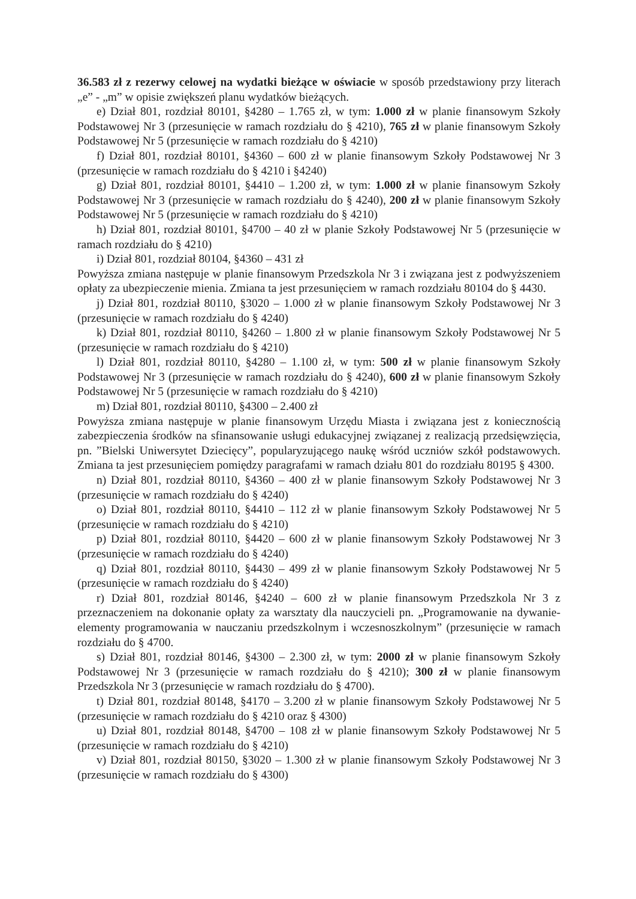36.583 zł z rezerwy celowej na wydatki bieżące w oświacie w sposób przedstawiony przy literach „e” - „m” w opisie zwiększeń planu wydatków bieżących.
e) Dział 801, rozdział 80101, §4280 – 1.765 zł, w tym: 1.000 zł w planie finansowym Szkoły Podstawowej Nr 3 (przesunięcie w ramach rozdziału do § 4210), 765 zł w planie finansowym Szkoły Podstawowej Nr 5 (przesunięcie w ramach rozdziału do § 4210)
f) Dział 801, rozdział 80101, §4360 – 600 zł w planie finansowym Szkoły Podstawowej Nr 3 (przesunięcie w ramach rozdziału do § 4210 i §4240)
g) Dział 801, rozdział 80101, §4410 – 1.200 zł, w tym: 1.000 zł w planie finansowym Szkoły Podstawowej Nr 3 (przesunięcie w ramach rozdziału do § 4240), 200 zł w planie finansowym Szkoły Podstawowej Nr 5 (przesunięcie w ramach rozdziału do § 4210)
h) Dział 801, rozdział 80101, §4700 – 40 zł w planie Szkoły Podstawowej Nr 5 (przesunięcie w ramach rozdziału do § 4210)
i) Dział 801, rozdział 80104, §4360 – 431 zł
Powyższa zmiana następuje w planie finansowym Przedszkola Nr 3 i związana jest z podwyższeniem opłaty za ubezpieczenie mienia. Zmiana ta jest przesunięciem w ramach rozdziału 80104 do § 4430.
j) Dział 801, rozdział 80110, §3020 – 1.000 zł w planie finansowym Szkoły Podstawowej Nr 3 (przesunięcie w ramach rozdziału do § 4240)
k) Dział 801, rozdział 80110, §4260 – 1.800 zł w planie finansowym Szkoły Podstawowej Nr 5 (przesunięcie w ramach rozdziału do § 4210)
l) Dział 801, rozdział 80110, §4280 – 1.100 zł, w tym: 500 zł w planie finansowym Szkoły Podstawowej Nr 3 (przesunięcie w ramach rozdziału do § 4240), 600 zł w planie finansowym Szkoły Podstawowej Nr 5 (przesunięcie w ramach rozdziału do § 4210)
m) Dział 801, rozdział 80110, §4300 – 2.400 zł
Powyższa zmiana następuje w planie finansowym Urzędu Miasta i związana jest z koniecznością zabezpieczenia środków na sfinansowanie usługi edukacyjnej związanej z realizacją przedsięwzięcia, pn. ”Bielski Uniwersytet Dziecięcy”, popularyzującego naukę wśród uczniów szkół podstawowych. Zmiana ta jest przesunięciem pomiędzy paragrafami w ramach działu 801 do rozdziału 80195 § 4300.
n) Dział 801, rozdział 80110, §4360 – 400 zł w planie finansowym Szkoły Podstawowej Nr 3 (przesunięcie w ramach rozdziału do § 4240)
o) Dział 801, rozdział 80110, §4410 – 112 zł w planie finansowym Szkoły Podstawowej Nr 5 (przesunięcie w ramach rozdziału do § 4210)
p) Dział 801, rozdział 80110, §4420 – 600 zł w planie finansowym Szkoły Podstawowej Nr 3 (przesunięcie w ramach rozdziału do § 4240)
q) Dział 801, rozdział 80110, §4430 – 499 zł w planie finansowym Szkoły Podstawowej Nr 5 (przesunięcie w ramach rozdziału do § 4240)
r) Dział 801, rozdział 80146, §4240 – 600 zł w planie finansowym Przedszkola Nr 3 z przeznaczeniem na dokonanie opłaty za warsztaty dla nauczycieli pn. „Programowanie na dywanie-elementy programowania w nauczaniu przedszkolnym i wczesnoszkolnym” (przesunięcie w ramach rozdziału do § 4700.
s) Dział 801, rozdział 80146, §4300 – 2.300 zł, w tym: 2000 zł w planie finansowym Szkoły Podstawowej Nr 3 (przesunięcie w ramach rozdziału do § 4210); 300 zł w planie finansowym Przedszkola Nr 3 (przesunięcie w ramach rozdziału do § 4700).
t) Dział 801, rozdział 80148, §4170 – 3.200 zł w planie finansowym Szkoły Podstawowej Nr 5 (przesunięcie w ramach rozdziału do § 4210 oraz § 4300)
u) Dział 801, rozdział 80148, §4700 – 108 zł w planie finansowym Szkoły Podstawowej Nr 5 (przesunięcie w ramach rozdziału do § 4210)
v) Dział 801, rozdział 80150, §3020 – 1.300 zł w planie finansowym Szkoły Podstawowej Nr 3 (przesunięcie w ramach rozdziału do § 4300)